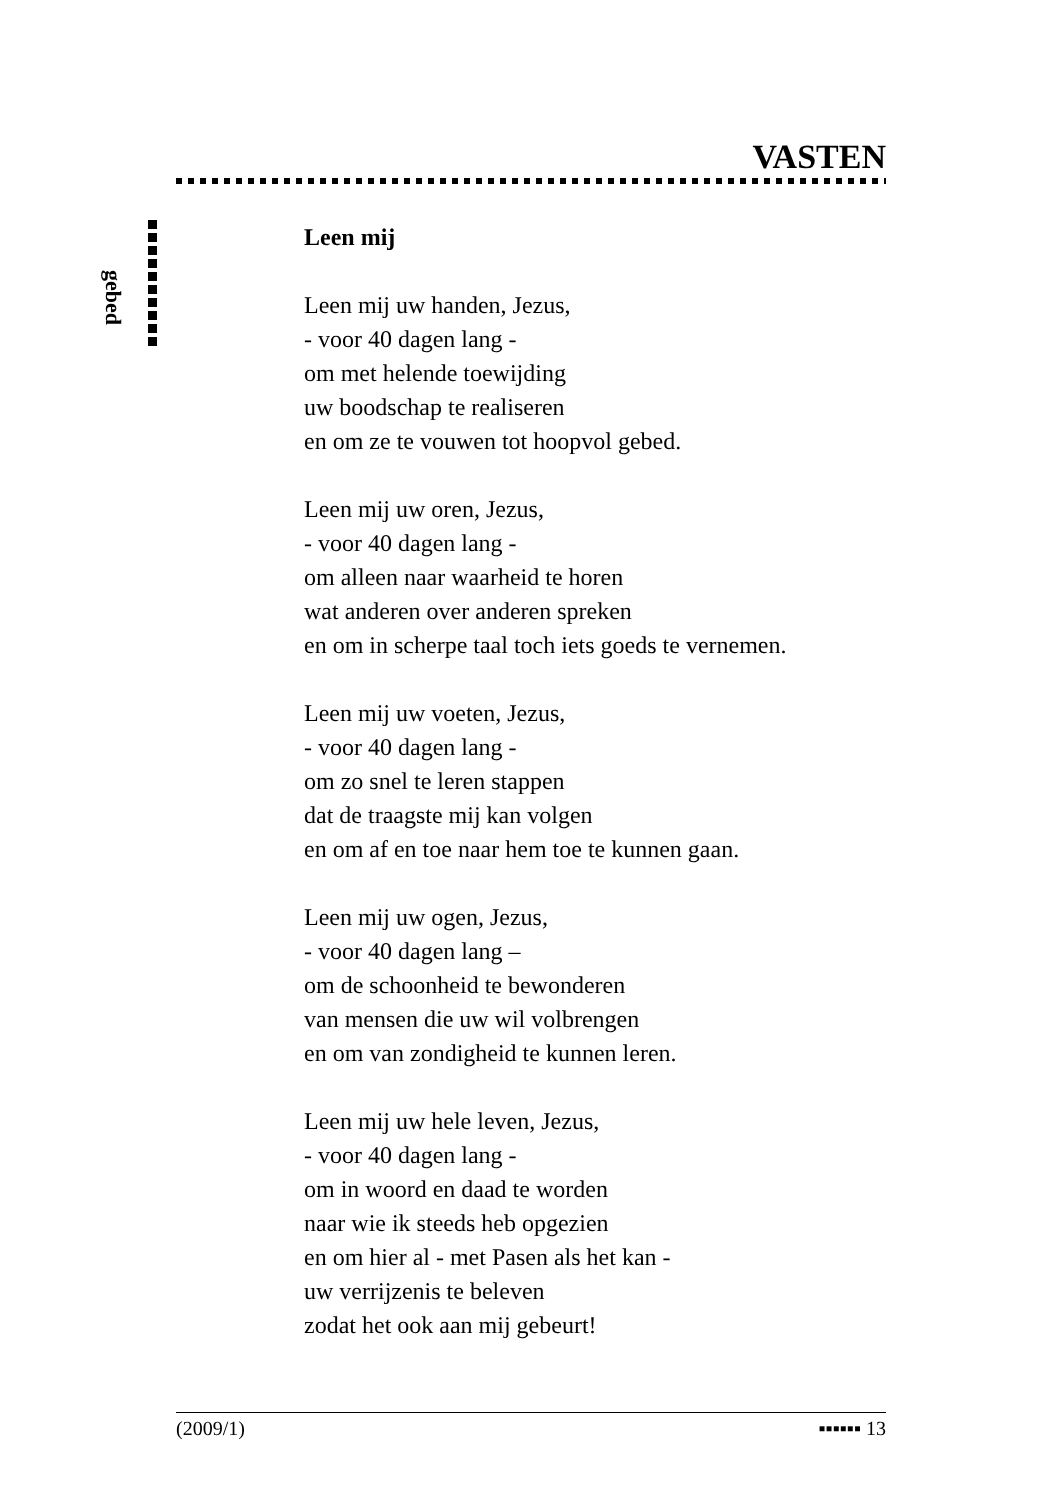VASTEN
gebed
Leen mij
Leen mij uw handen, Jezus,
- voor 40 dagen lang -
om met helende toewijding
uw boodschap te realiseren
en om ze te vouwen tot hoopvol gebed.
Leen mij uw oren, Jezus,
- voor 40 dagen lang -
om alleen naar waarheid te horen
wat anderen over anderen spreken
en om in scherpe taal toch iets goeds te vernemen.
Leen mij uw voeten, Jezus,
- voor 40 dagen lang -
om zo snel te leren stappen
dat de traagste mij kan volgen
en om af en toe naar hem toe te kunnen gaan.
Leen mij uw ogen, Jezus,
- voor 40 dagen lang –
om de schoonheid te bewonderen
van mensen die uw wil volbrengen
en om van zondigheid te kunnen leren.
Leen mij uw hele leven, Jezus,
- voor 40 dagen lang -
om in woord en daad te worden
naar wie ik steeds heb opgezien
en om hier al - met Pasen als het kan -
uw verrijzenis te beleven
zodat het ook aan mij gebeurt!
(2009/1) ▪▪▪▪▪▪ 13